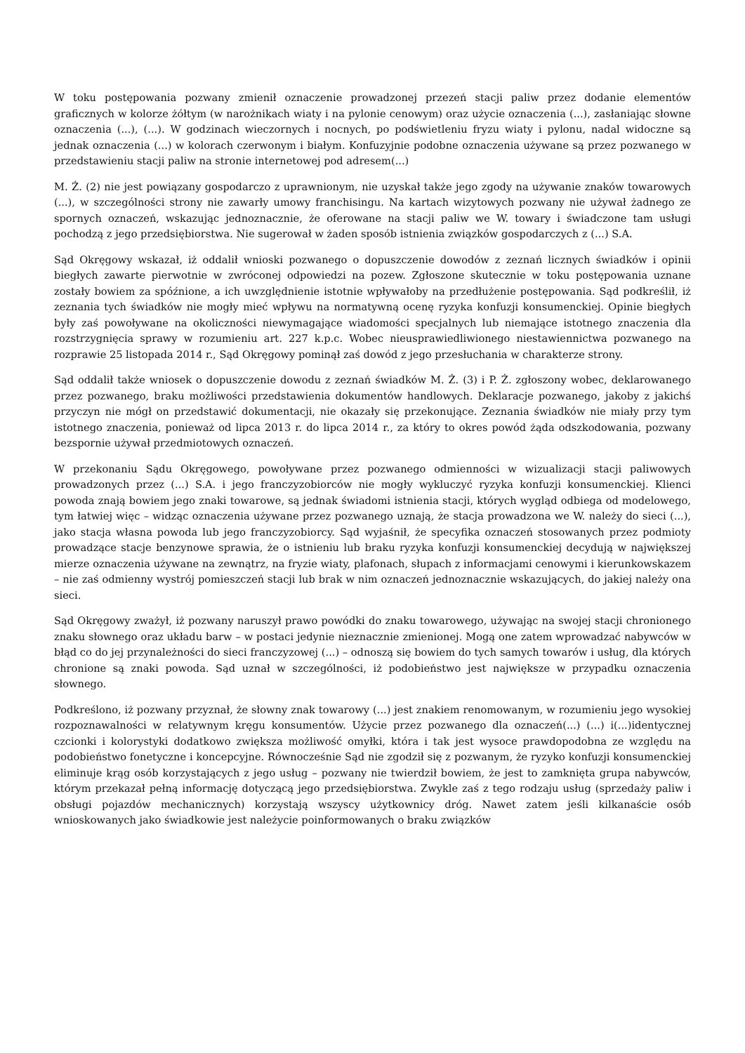W toku postępowania pozwany zmienił oznaczenie prowadzonej przezeń stacji paliw przez dodanie elementów graficznych w kolorze żółtym (w narożnikach wiaty i na pylonie cenowym) oraz użycie oznaczenia (...), zasłaniając słowne oznaczenia (...), (...). W godzinach wieczornych i nocnych, po podświetleniu fryzu wiaty i pylonu, nadal widoczne są jednak oznaczenia (...) w kolorach czerwonym i białym. Konfuzyjnie podobne oznaczenia używane są przez pozwanego w przedstawieniu stacji paliw na stronie internetowej pod adresem(...)
M. Ż. (2) nie jest powiązany gospodarczo z uprawnionym, nie uzyskał także jego zgody na używanie znaków towarowych (...), w szczególności strony nie zawarły umowy franchisingu. Na kartach wizytowych pozwany nie używał żadnego ze spornych oznaczeń, wskazując jednoznacznie, że oferowane na stacji paliw we W. towary i świadczone tam usługi pochodzą z jego przedsiębiorstwa. Nie sugerował w żaden sposób istnienia związków gospodarczych z (...) S.A.
Sąd Okręgowy wskazał, iż oddalił wnioski pozwanego o dopuszczenie dowodów z zeznań licznych świadków i opinii biegłych zawarte pierwotnie w zwróconej odpowiedzi na pozew. Zgłoszone skutecznie w toku postępowania uznane zostały bowiem za spóźnione, a ich uwzględnienie istotnie wpływałoby na przedłużenie postępowania. Sąd podkreślił, iż zeznania tych świadków nie mogły mieć wpływu na normatywną ocenę ryzyka konfuzji konsumenckiej. Opinie biegłych były zaś powoływane na okoliczności niewymagające wiadomości specjalnych lub niemające istotnego znaczenia dla rozstrzygnięcia sprawy w rozumieniu art. 227 k.p.c. Wobec nieusprawiedliwionego niestawiennictwa pozwanego na rozprawie 25 listopada 2014 r., Sąd Okręgowy pominął zaś dowód z jego przesłuchania w charakterze strony.
Sąd oddalił także wniosek o dopuszczenie dowodu z zeznań świadków M. Ż. (3) i P. Ż. zgłoszony wobec, deklarowanego przez pozwanego, braku możliwości przedstawienia dokumentów handlowych. Deklaracje pozwanego, jakoby z jakichś przyczyn nie mógł on przedstawić dokumentacji, nie okazały się przekonujące. Zeznania świadków nie miały przy tym istotnego znaczenia, ponieważ od lipca 2013 r. do lipca 2014 r., za który to okres powód żąda odszkodowania, pozwany bezspornie używał przedmiotowych oznaczeń.
W przekonaniu Sądu Okręgowego, powoływane przez pozwanego odmienności w wizualizacji stacji paliwowych prowadzonych przez (...) S.A. i jego franczyzobiorców nie mogły wykluczyć ryzyka konfuzji konsumenckiej. Klienci powoda znają bowiem jego znaki towarowe, są jednak świadomi istnienia stacji, których wygląd odbiega od modelowego, tym łatwiej więc – widząc oznaczenia używane przez pozwanego uznają, że stacja prowadzona we W. należy do sieci (...), jako stacja własna powoda lub jego franczyzobiorcy. Sąd wyjaśnił, że specyfika oznaczeń stosowanych przez podmioty prowadzące stacje benzynowe sprawia, że o istnieniu lub braku ryzyka konfuzji konsumenckiej decydują w największej mierze oznaczenia używane na zewnątrz, na fryzie wiaty, plafonach, słupach z informacjami cenowymi i kierunkowskazem – nie zaś odmienny wystrój pomieszczeń stacji lub brak w nim oznaczeń jednoznacznie wskazujących, do jakiej należy ona sieci.
Sąd Okręgowy zważył, iż pozwany naruszył prawo powódki do znaku towarowego, używając na swojej stacji chronionego znaku słownego oraz układu barw – w postaci jedynie nieznacznie zmienionej. Mogą one zatem wprowadzać nabywców w błąd co do jej przynależności do sieci franczyzowej (...) – odnoszą się bowiem do tych samych towarów i usług, dla których chronione są znaki powoda. Sąd uznał w szczególności, iż podobieństwo jest największe w przypadku oznaczenia słownego.
Podkreślono, iż pozwany przyznał, że słowny znak towarowy (...) jest znakiem renomowanym, w rozumieniu jego wysokiej rozpoznawalności w relatywnym kręgu konsumentów. Użycie przez pozwanego dla oznaczeń(...) (...) i(...)identycznej czcionki i kolorystyki dodatkowo zwiększa możliwość omyłki, która i tak jest wysoce prawdopodobna ze względu na podobieństwo fonetyczne i koncepcyjne. Równocześnie Sąd nie zgodził się z pozwanym, że ryzyko konfuzji konsumenckiej eliminuje krąg osób korzystających z jego usług – pozwany nie twierdził bowiem, że jest to zamknięta grupa nabywców, którym przekazał pełną informację dotyczącą jego przedsiębiorstwa. Zwykle zaś z tego rodzaju usług (sprzedaży paliw i obsługi pojazdów mechanicznych) korzystają wszyscy użytkownicy dróg. Nawet zatem jeśli kilkanaście osób wnioskowanych jako świadkowie jest należycie poinformowanych o braku związków